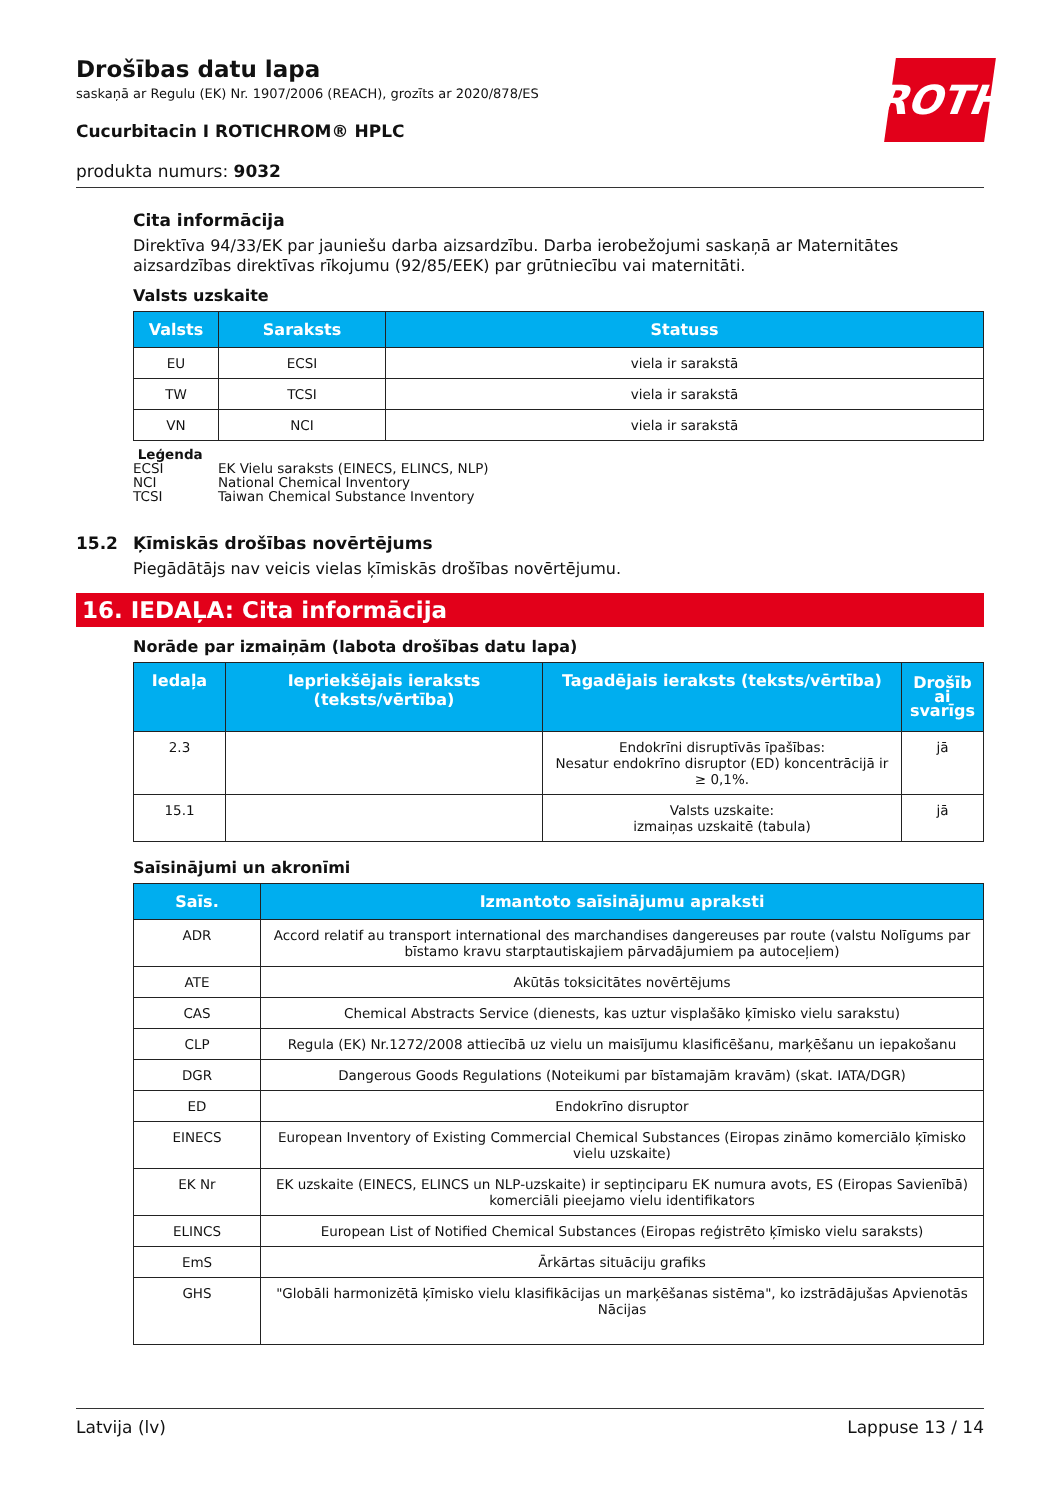ROTH
Drošības datu lapa
saskaņā ar Regulu (EK) Nr. 1907/2006 (REACH), grozīts ar 2020/878/ES
Cucurbitacin I ROTICHROM® HPLC
produkta numurs: 9032
Cita informācija
Direktīva 94/33/EK par jauniešu darba aizsardzību. Darba ierobežojumi saskaņā ar Maternitātes aizsardzības direktīvas rīkojumu (92/85/EEK) par grūtniecību vai maternitāti.
Valsts uzskaite
| Valsts | Saraksts | Statuss |
| --- | --- | --- |
| EU | ECSI | viela ir sarakstā |
| TW | TCSI | viela ir sarakstā |
| VN | NCI | viela ir sarakstā |
Leģenda
ECSI EK Vielu saraksts (EINECS, ELINCS, NLP)
NCI National Chemical Inventory
TCSI Taiwan Chemical Substance Inventory
15.2 Ķīmiskās drošības novērtējums
Piegādātājs nav veicis vielas ķīmiskās drošības novērtējumu.
16. IEDAĻA: Cita informācija
Norāde par izmaiņām (labota drošības datu lapa)
| Iedaļa | Iepriekšējais ieraksts (teksts/vērtība) | Tagadējais ieraksts (teksts/vērtība) | Drošīb ai svarīgs |
| --- | --- | --- | --- |
| 2.3 | | Endokrīni disruptīvās īpašības: Nesatur endokrīno disruptor (ED) koncentrācijā ir ≥ 0,1%. | jā |
| 15.1 | | Valsts uzskaite: izmaiņas uzskaitē (tabula) | jā |
Saīsinājumi un akronīmi
| Saīs. | Izmantoto saīsinājumu apraksti |
| --- | --- |
| ADR | Accord relatif au transport international des marchandises dangereuses par route (valstu Nolīgums par bīstamo kravu starptautiskajiem pārvadājumiem pa autoceļiem) |
| ATE | Akūtās toksicitātes novērtējums |
| CAS | Chemical Abstracts Service (dienests, kas uztur visplašāko ķīmisko vielu sarakstu) |
| CLP | Regula (EK) Nr.1272/2008 attiecībā uz vielu un maisījumu klasificēšanu, marķēšanu un iepakošanu |
| DGR | Dangerous Goods Regulations (Noteikumi par bīstamajām kravām) (skat. IATA/DGR) |
| ED | Endokrīno disruptor |
| EINECS | European Inventory of Existing Commercial Chemical Substances (Eiropas zināmo komerciālo ķīmisko vielu uzskaite) |
| EK Nr | EK uzskaite (EINECS, ELINCS un NLP-uzskaite) ir septiņciparu EK numura avots, ES (Eiropas Savienībā) komerciāli pieejamo vielu identifikators |
| ELINCS | European List of Notified Chemical Substances (Eiropas reģistrēto ķīmisko vielu saraksts) |
| EmS | Ārkārtas situāciju grafiks |
| GHS | "Globāli harmonizētā ķīmisko vielu klasifikācijas un marķēšanas sistēma", ko izstrādājušas Apvienotās Nācijas |
Latvija (lv) Lappuse 13 / 14